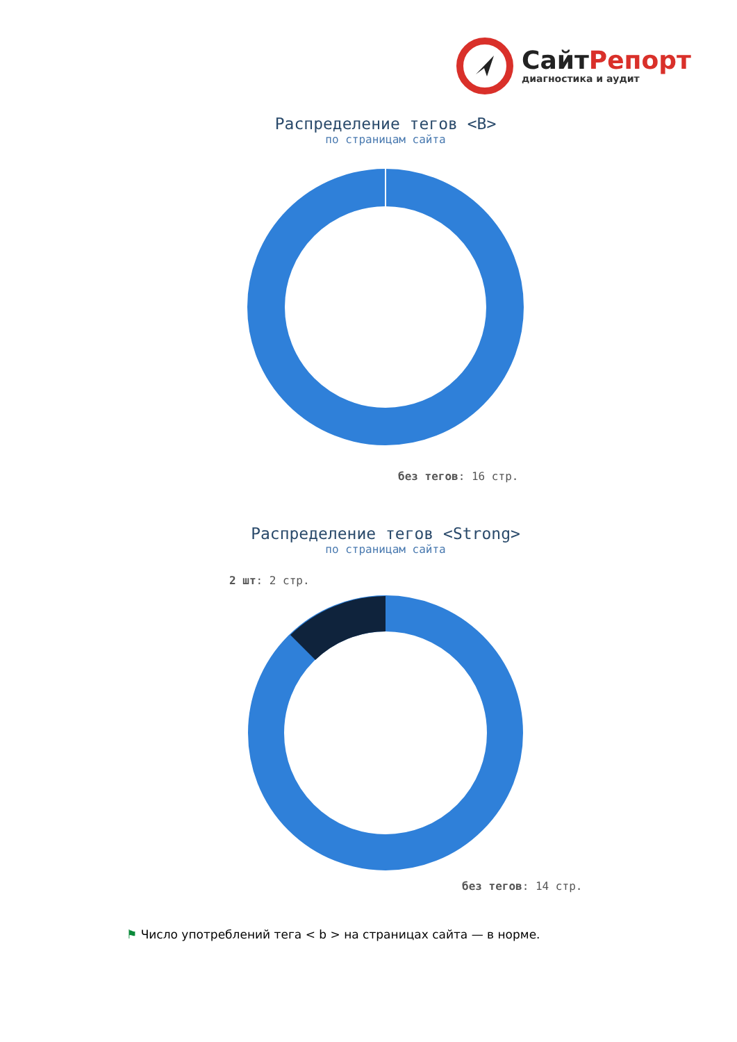СайтРепорт
диагностика и аудит
Распределение тегов <B>
по страницам сайта
без тегов: 16 стр.
Распределение тегов <Strong>
по страницам сайта
2 шт: 2 стр.
без тегов: 14 стр.
⚑ Число употреблений тега < b > на страницах сайта — в норме.